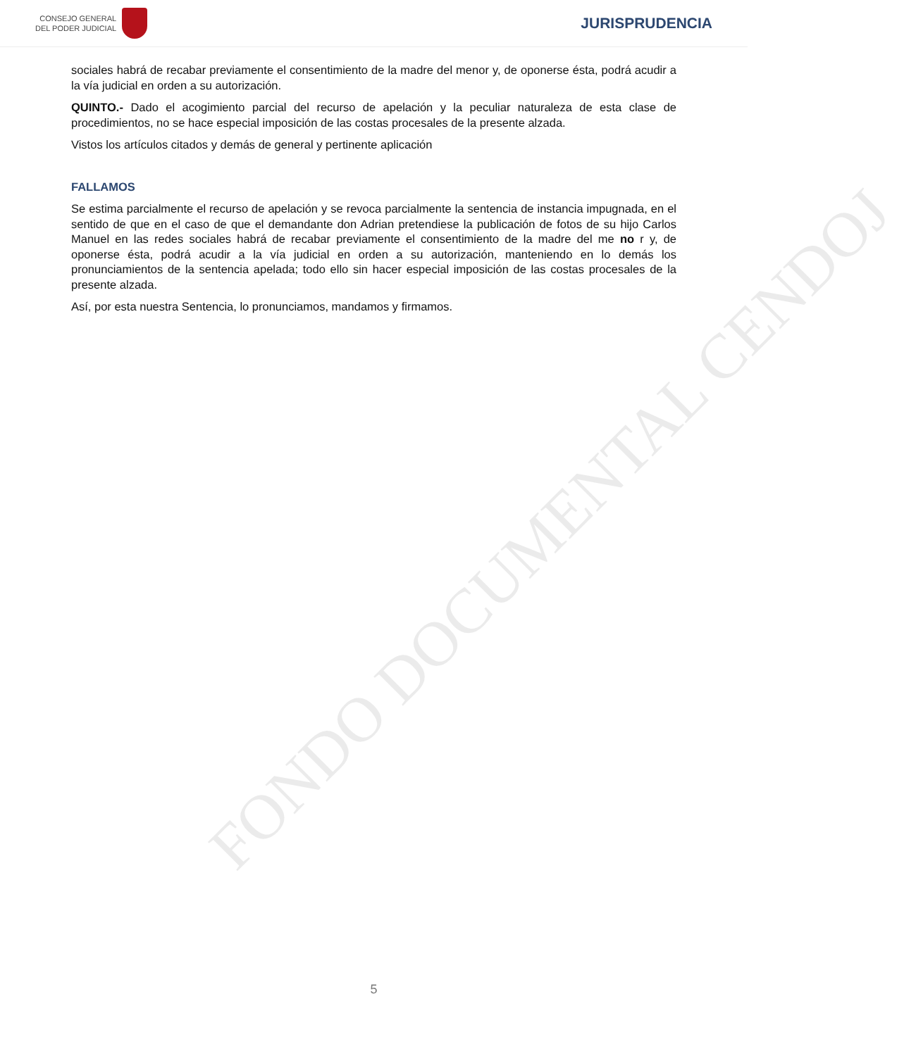CONSEJO GENERAL
DEL PODER JUDICIAL
JURISPRUDENCIA
FONDO DOCUMENTAL CENDOJ
sociales habrá de recabar previamente el consentimiento de la madre del menor y, de oponerse ésta, podrá acudir a la vía judicial en orden a su autorización.
QUINTO.- Dado el acogimiento parcial del recurso de apelación y la peculiar naturaleza de esta clase de procedimientos, no se hace especial imposición de las costas procesales de la presente alzada.
Vistos los artículos citados y demás de general y pertinente aplicación
FALLAMOS
Se estima parcialmente el recurso de apelación y se revoca parcialmente la sentencia de instancia impugnada, en el sentido de que en el caso de que el demandante don Adrian pretendiese la publicación de fotos de su hijo Carlos Manuel en las redes sociales habrá de recabar previamente el consentimiento de la madre del me no r y, de oponerse ésta, podrá acudir a la vía judicial en orden a su autorización, manteniendo en lo demás los pronunciamientos de la sentencia apelada; todo ello sin hacer especial imposición de las costas procesales de la presente alzada.
Así, por esta nuestra Sentencia, lo pronunciamos, mandamos y firmamos.
5